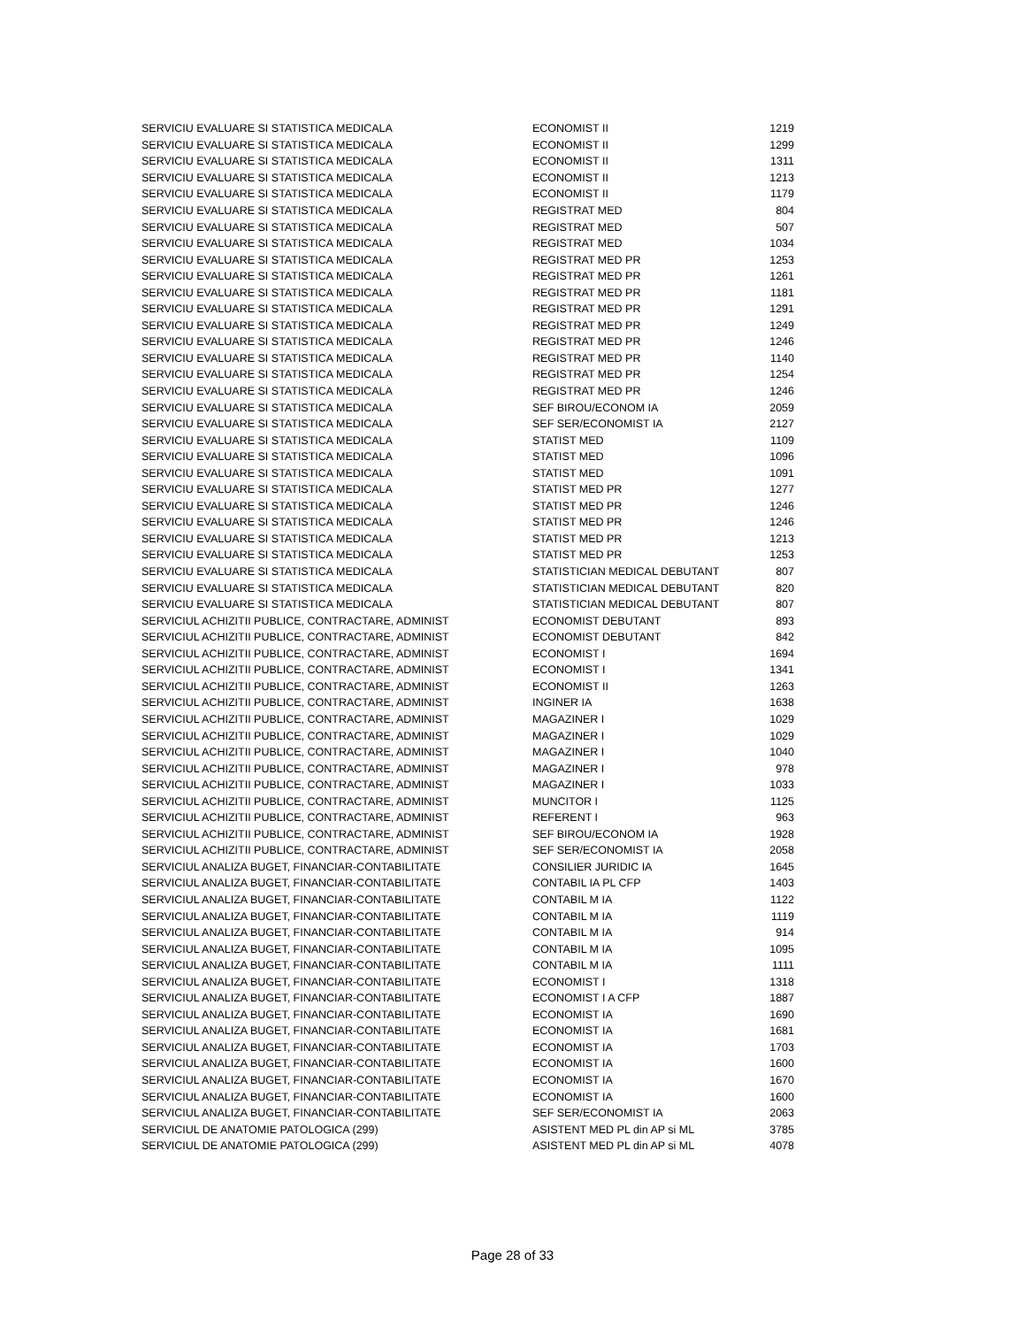| SERVICIU EVALUARE SI STATISTICA MEDICALA | ECONOMIST II | 1219 |
| SERVICIU EVALUARE SI STATISTICA MEDICALA | ECONOMIST II | 1299 |
| SERVICIU EVALUARE SI STATISTICA MEDICALA | ECONOMIST II | 1311 |
| SERVICIU EVALUARE SI STATISTICA MEDICALA | ECONOMIST II | 1213 |
| SERVICIU EVALUARE SI STATISTICA MEDICALA | ECONOMIST II | 1179 |
| SERVICIU EVALUARE SI STATISTICA MEDICALA | REGISTRAT MED | 804 |
| SERVICIU EVALUARE SI STATISTICA MEDICALA | REGISTRAT MED | 507 |
| SERVICIU EVALUARE SI STATISTICA MEDICALA | REGISTRAT MED | 1034 |
| SERVICIU EVALUARE SI STATISTICA MEDICALA | REGISTRAT MED PR | 1253 |
| SERVICIU EVALUARE SI STATISTICA MEDICALA | REGISTRAT MED PR | 1261 |
| SERVICIU EVALUARE SI STATISTICA MEDICALA | REGISTRAT MED PR | 1181 |
| SERVICIU EVALUARE SI STATISTICA MEDICALA | REGISTRAT MED PR | 1291 |
| SERVICIU EVALUARE SI STATISTICA MEDICALA | REGISTRAT MED PR | 1249 |
| SERVICIU EVALUARE SI STATISTICA MEDICALA | REGISTRAT MED PR | 1246 |
| SERVICIU EVALUARE SI STATISTICA MEDICALA | REGISTRAT MED PR | 1140 |
| SERVICIU EVALUARE SI STATISTICA MEDICALA | REGISTRAT MED PR | 1254 |
| SERVICIU EVALUARE SI STATISTICA MEDICALA | REGISTRAT MED PR | 1246 |
| SERVICIU EVALUARE SI STATISTICA MEDICALA | SEF BIROU/ECONOM IA | 2059 |
| SERVICIU EVALUARE SI STATISTICA MEDICALA | SEF SER/ECONOMIST IA | 2127 |
| SERVICIU EVALUARE SI STATISTICA MEDICALA | STATIST MED | 1109 |
| SERVICIU EVALUARE SI STATISTICA MEDICALA | STATIST MED | 1096 |
| SERVICIU EVALUARE SI STATISTICA MEDICALA | STATIST MED | 1091 |
| SERVICIU EVALUARE SI STATISTICA MEDICALA | STATIST MED PR | 1277 |
| SERVICIU EVALUARE SI STATISTICA MEDICALA | STATIST MED PR | 1246 |
| SERVICIU EVALUARE SI STATISTICA MEDICALA | STATIST MED PR | 1246 |
| SERVICIU EVALUARE SI STATISTICA MEDICALA | STATIST MED PR | 1213 |
| SERVICIU EVALUARE SI STATISTICA MEDICALA | STATIST MED PR | 1253 |
| SERVICIU EVALUARE SI STATISTICA MEDICALA | STATISTICIAN MEDICAL DEBUTANT | 807 |
| SERVICIU EVALUARE SI STATISTICA MEDICALA | STATISTICIAN MEDICAL DEBUTANT | 820 |
| SERVICIU EVALUARE SI STATISTICA MEDICALA | STATISTICIAN MEDICAL DEBUTANT | 807 |
| SERVICIUL ACHIZITII PUBLICE, CONTRACTARE, ADMINIST | ECONOMIST DEBUTANT | 893 |
| SERVICIUL ACHIZITII PUBLICE, CONTRACTARE, ADMINIST | ECONOMIST DEBUTANT | 842 |
| SERVICIUL ACHIZITII PUBLICE, CONTRACTARE, ADMINIST | ECONOMIST I | 1694 |
| SERVICIUL ACHIZITII PUBLICE, CONTRACTARE, ADMINIST | ECONOMIST I | 1341 |
| SERVICIUL ACHIZITII PUBLICE, CONTRACTARE, ADMINIST | ECONOMIST II | 1263 |
| SERVICIUL ACHIZITII PUBLICE, CONTRACTARE, ADMINIST | INGINER IA | 1638 |
| SERVICIUL ACHIZITII PUBLICE, CONTRACTARE, ADMINIST | MAGAZINER I | 1029 |
| SERVICIUL ACHIZITII PUBLICE, CONTRACTARE, ADMINIST | MAGAZINER I | 1029 |
| SERVICIUL ACHIZITII PUBLICE, CONTRACTARE, ADMINIST | MAGAZINER I | 1040 |
| SERVICIUL ACHIZITII PUBLICE, CONTRACTARE, ADMINIST | MAGAZINER I | 978 |
| SERVICIUL ACHIZITII PUBLICE, CONTRACTARE, ADMINIST | MAGAZINER I | 1033 |
| SERVICIUL ACHIZITII PUBLICE, CONTRACTARE, ADMINIST | MUNCITOR I | 1125 |
| SERVICIUL ACHIZITII PUBLICE, CONTRACTARE, ADMINIST | REFERENT I | 963 |
| SERVICIUL ACHIZITII PUBLICE, CONTRACTARE, ADMINIST | SEF BIROU/ECONOM IA | 1928 |
| SERVICIUL ACHIZITII PUBLICE, CONTRACTARE, ADMINIST | SEF SER/ECONOMIST IA | 2058 |
| SERVICIUL ANALIZA BUGET, FINANCIAR-CONTABILITATE | CONSILIER JURIDIC IA | 1645 |
| SERVICIUL ANALIZA BUGET, FINANCIAR-CONTABILITATE | CONTABIL IA PL CFP | 1403 |
| SERVICIUL ANALIZA BUGET, FINANCIAR-CONTABILITATE | CONTABIL M IA | 1122 |
| SERVICIUL ANALIZA BUGET, FINANCIAR-CONTABILITATE | CONTABIL M IA | 1119 |
| SERVICIUL ANALIZA BUGET, FINANCIAR-CONTABILITATE | CONTABIL M IA | 914 |
| SERVICIUL ANALIZA BUGET, FINANCIAR-CONTABILITATE | CONTABIL M IA | 1095 |
| SERVICIUL ANALIZA BUGET, FINANCIAR-CONTABILITATE | CONTABIL M IA | 1111 |
| SERVICIUL ANALIZA BUGET, FINANCIAR-CONTABILITATE | ECONOMIST I | 1318 |
| SERVICIUL ANALIZA BUGET, FINANCIAR-CONTABILITATE | ECONOMIST I A CFP | 1887 |
| SERVICIUL ANALIZA BUGET, FINANCIAR-CONTABILITATE | ECONOMIST IA | 1690 |
| SERVICIUL ANALIZA BUGET, FINANCIAR-CONTABILITATE | ECONOMIST IA | 1681 |
| SERVICIUL ANALIZA BUGET, FINANCIAR-CONTABILITATE | ECONOMIST IA | 1703 |
| SERVICIUL ANALIZA BUGET, FINANCIAR-CONTABILITATE | ECONOMIST IA | 1600 |
| SERVICIUL ANALIZA BUGET, FINANCIAR-CONTABILITATE | ECONOMIST IA | 1670 |
| SERVICIUL ANALIZA BUGET, FINANCIAR-CONTABILITATE | ECONOMIST IA | 1600 |
| SERVICIUL ANALIZA BUGET, FINANCIAR-CONTABILITATE | SEF SER/ECONOMIST IA | 2063 |
| SERVICIUL DE ANATOMIE PATOLOGICA (299) | ASISTENT MED PL din AP si ML | 3785 |
| SERVICIUL DE ANATOMIE PATOLOGICA (299) | ASISTENT MED PL din AP si ML | 4078 |
Page 28 of 33